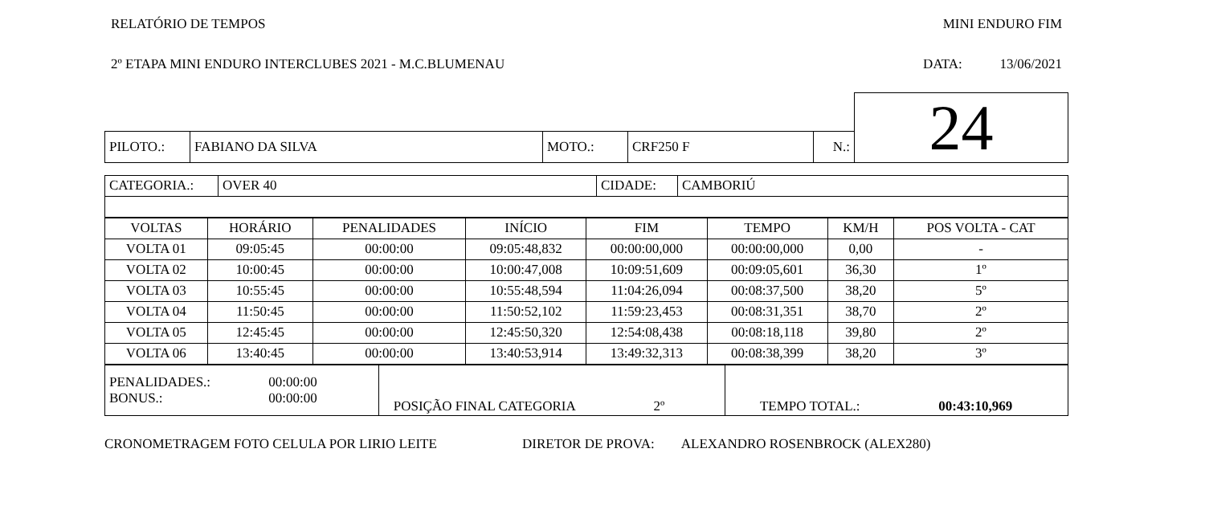RELATÓRIO DE TEMPOS MINI ENDURO FIM
2º ETAPA MINI ENDURO INTERCLUBES 2021 - M.C.BLUMENAU DATA: 13/06/2021
| | | | | | 24 |
| PILOTO.: | FABIANO DA SILVA | MOTO.: | CRF250 F | N.: | |
| CATEGORIA.: | OVER 40 | CIDADE: | CAMBORIÚ |
| VOLTAS | HORÁRIO | PENALIDADES | INÍCIO | FIM | TEMPO | KM/H | POS VOLTA - CAT |
| --- | --- | --- | --- | --- | --- | --- | --- |
| VOLTA 01 | 09:05:45 | 00:00:00 | 09:05:48,832 | 00:00:00,000 | 00:00:00,000 | 0,00 | - |
| VOLTA 02 | 10:00:45 | 00:00:00 | 10:00:47,008 | 10:09:51,609 | 00:09:05,601 | 36,30 | 1º |
| VOLTA 03 | 10:55:45 | 00:00:00 | 10:55:48,594 | 11:04:26,094 | 00:08:37,500 | 38,20 | 5º |
| VOLTA 04 | 11:50:45 | 00:00:00 | 11:50:52,102 | 11:59:23,453 | 00:08:31,351 | 38,70 | 2º |
| VOLTA 05 | 12:45:45 | 00:00:00 | 12:45:50,320 | 12:54:08,438 | 00:08:18,118 | 39,80 | 2º |
| VOLTA 06 | 13:40:45 | 00:00:00 | 13:40:53,914 | 13:49:32,313 | 00:08:38,399 | 38,20 | 3º |
| PENALIDADES.: 00:00:00 BONUS.: 00:00:00 | POSIÇÃO FINAL CATEGORIA 2º | TEMPO TOTAL.: 00:43:10,969 |
CRONOMETRAGEM FOTO CELULA POR LIRIO LEITE DIRETOR DE PROVA: ALEXANDRO ROSENBROCK (ALEX280)